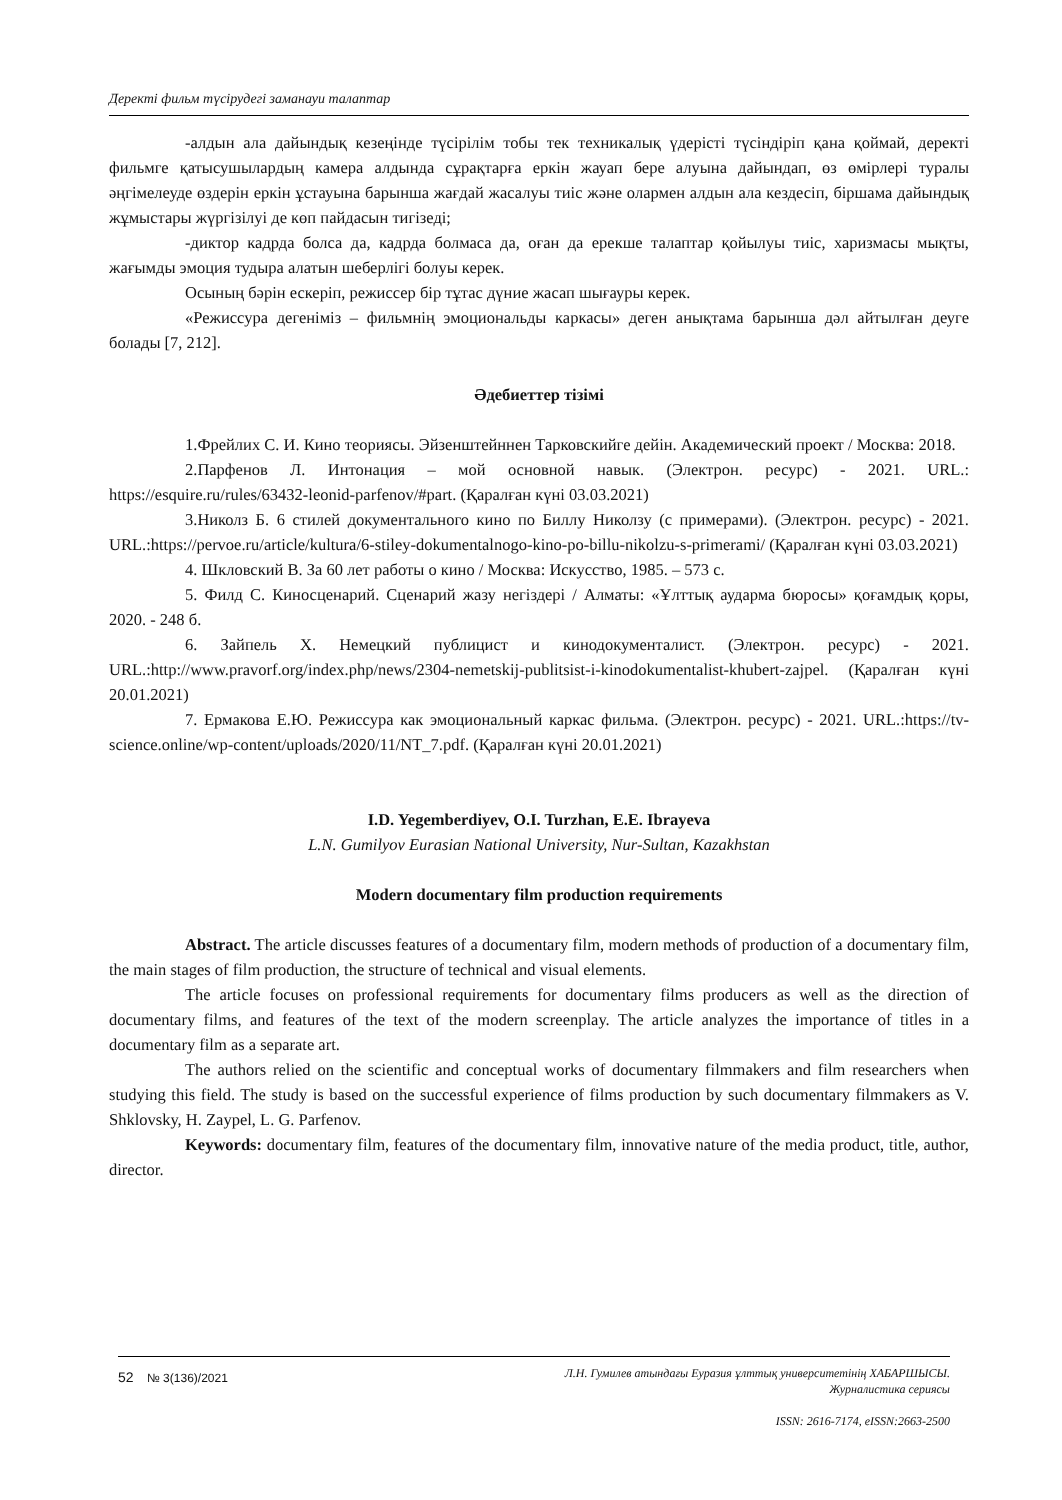Деректі фильм түсірудегі заманауи талаптар
-алдын ала дайындық кезеңінде түсірілім тобы тек техникалық үдерісті түсіндіріп қана қоймай, деректі фильмге қатысушылардың камера алдында сұрақтарға еркін жауап бере алуына дайындап, өз өмірлері туралы әңгімелеуде өздерін еркін ұстауына барынша жағдай жасалуы тиіс және олармен алдын ала кездесіп, біршама дайындық жұмыстары жүргізілуі де көп пайдасын тигізеді;
-диктор кадрда болса да, кадрда болмаса да, оған да ерекше талаптар қойылуы тиіс, харизмасы мықты, жағымды эмоция тудыра алатын шеберлігі болуы керек.
Осының бәрін ескеріп, режиссер бір тұтас дүние жасап шығауры керек.
«Режиссура дегеніміз – фильмнің эмоциональды каркасы» деген анықтама барынша дәл айтылған деуге болады [7, 212].
Әдебиеттер тізімі
1.Фрейлих С. И. Кино теориясы. Эйзенштейннен Тарковскийге дейін. Академический проект / Москва: 2018.
2.Парфенов Л. Интонация – мой основной навык. (Электрон. ресурс) - 2021. URL.: https://esquire.ru/rules/63432-leonid-parfenov/#part. (Қаралған күні 03.03.2021)
3.Николз Б. 6 стилей документального кино по Биллу Николзу (с примерами). (Электрон. ресурс) - 2021. URL.:https://pervoe.ru/article/kultura/6-stiley-dokumentalnogo-kino-po-billu-nikolzu-s-primerami/ (Қаралған күні 03.03.2021)
4. Шкловский В. За 60 лет работы о кино / Москва: Искусство, 1985. – 573 с.
5. Филд С. Киносценарий. Сценарий жазу негіздері / Алматы: «Ұлттық аударма бюросы» қоғамдық қоры, 2020. - 248 б.
6. Зайпель Х. Немецкий публицист и кинодокументалист. (Электрон. ресурс) - 2021. URL.:http://www.pravorf.org/index.php/news/2304-nemetskij-publitsist-i-kinodokumentalist-khubert-zajpel. (Қаралған күні 20.01.2021)
7. Ермакова Е.Ю. Режиссура как эмоциональный каркас фильма. (Электрон. ресурс) - 2021. URL.:https://tv-science.online/wp-content/uploads/2020/11/NT_7.pdf. (Қаралған күні 20.01.2021)
I.D. Yegemberdiyev, O.I. Turzhan, E.E. Ibrayeva
L.N. Gumilyov Eurasian National University, Nur-Sultan, Kazakhstan
Modern documentary film production requirements
Abstract. The article discusses features of a documentary film, modern methods of production of a documentary film, the main stages of film production, the structure of technical and visual elements.
The article focuses on professional requirements for documentary films producers as well as the direction of documentary films, and features of the text of the modern screenplay. The article analyzes the importance of titles in a documentary film as a separate art.
The authors relied on the scientific and conceptual works of documentary filmmakers and film researchers when studying this field. The study is based on the successful experience of films production by such documentary filmmakers as V. Shklovsky, H. Zaypel, L. G. Parfenov.
Keywords: documentary film, features of the documentary film, innovative nature of the media product, title, author, director.
52 № 3(136)/2021
Л.Н. Гумилев атындағы Еуразия ұлттық университетінің ХАБАРШЫСЫ.
Журналистика сериясы
ISSN: 2616-7174, eISSN:2663-2500